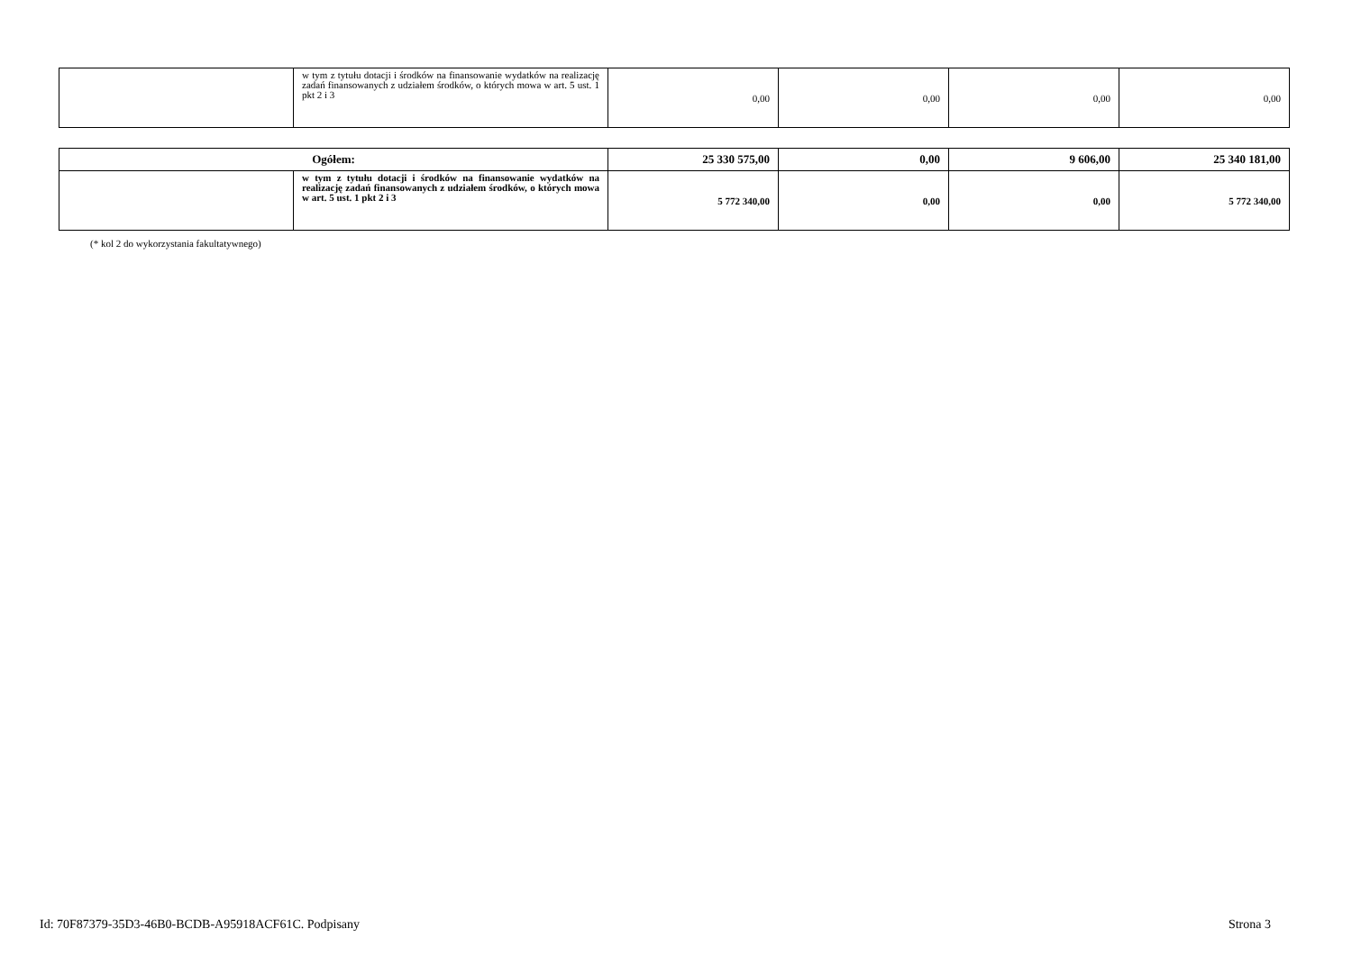| | w tym z tytułu dotacji i środków na finansowanie wydatków na realizację zadań finansowanych z udziałem środków, o których mowa w art. 5 ust. 1 pkt 2 i 3 | 0,00 | 0,00 | 0,00 | 0,00 |
| Ogółem: | | 25 330 575,00 | 0,00 | 9 606,00 | 25 340 181,00 |
| | w tym z tytułu dotacji i środków na finansowanie wydatków na realizację zadań finansowanych z udziałem środków, o których mowa w art. 5 ust. 1 pkt 2 i 3 | 5 772 340,00 | 0,00 | 0,00 | 5 772 340,00 |
(* kol 2 do wykorzystania fakultatywnego)
Id: 70F87379-35D3-46B0-BCDB-A95918ACF61C. Podpisany Strona 3